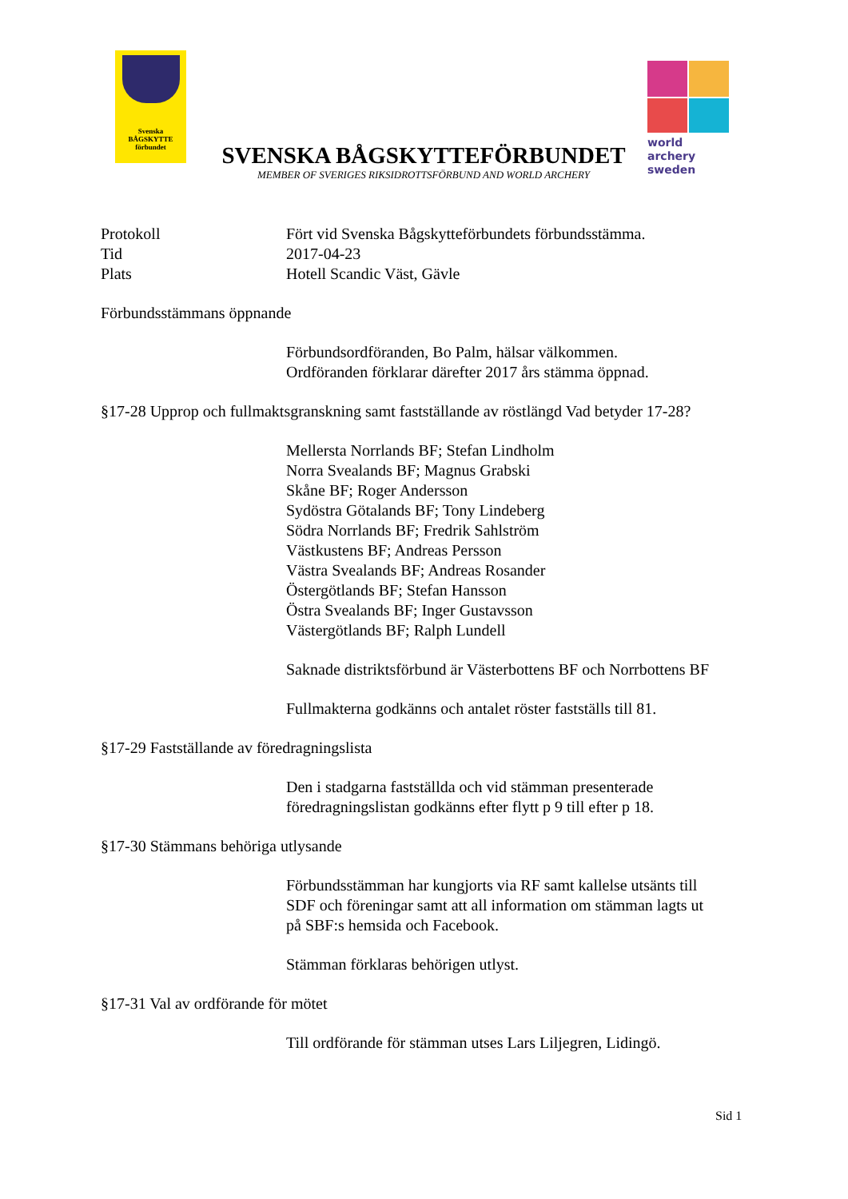Svenska
BÅGSKYTTE
förbundet
world archery
sweden
SVENSKA BÅGSKYTTEFÖRBUNDET
MEMBER OF SVERIGES RIKSIDROTTSFÖRBUND AND WORLD ARCHERY
Protokoll Fört vid Svenska Bågskytteförbundets förbundsstämma.
Tid 2017-04-23
Plats Hotell Scandic Väst, Gävle
Förbundsstämmans öppnande
Förbundsordföranden, Bo Palm, hälsar välkommen.
Ordföranden förklarar därefter 2017 års stämma öppnad.
§17-28 Upprop och fullmaktsgranskning samt fastställande av röstlängd Vad betyder 17-28?
Mellersta Norrlands BF; Stefan Lindholm
Norra Svealands BF; Magnus Grabski
Skåne BF; Roger Andersson
Sydöstra Götalands BF; Tony Lindeberg
Södra Norrlands BF; Fredrik Sahlström
Västkustens BF; Andreas Persson
Västra Svealands BF; Andreas Rosander
Östergötlands BF; Stefan Hansson
Östra Svealands BF; Inger Gustavsson
Västergötlands BF; Ralph Lundell
Saknade distriktsförbund är Västerbottens BF och Norrbottens BF
Fullmakterna godkänns och antalet röster fastställs till 81.
§17-29 Fastställande av föredragningslista
Den i stadgarna fastställda och vid stämman presenterade
föredragningslistan godkänns efter flytt p 9 till efter p 18.
§17-30 Stämmans behöriga utlysande
Förbundsstämman har kungjorts via RF samt kallelse utsänts till
SDF och föreningar samt att all information om stämman lagts ut
på SBF:s hemsida och Facebook.
Stämman förklaras behörigen utlyst.
§17-31 Val av ordförande för mötet
Till ordförande för stämman utses Lars Liljegren, Lidingö.
Sid 1